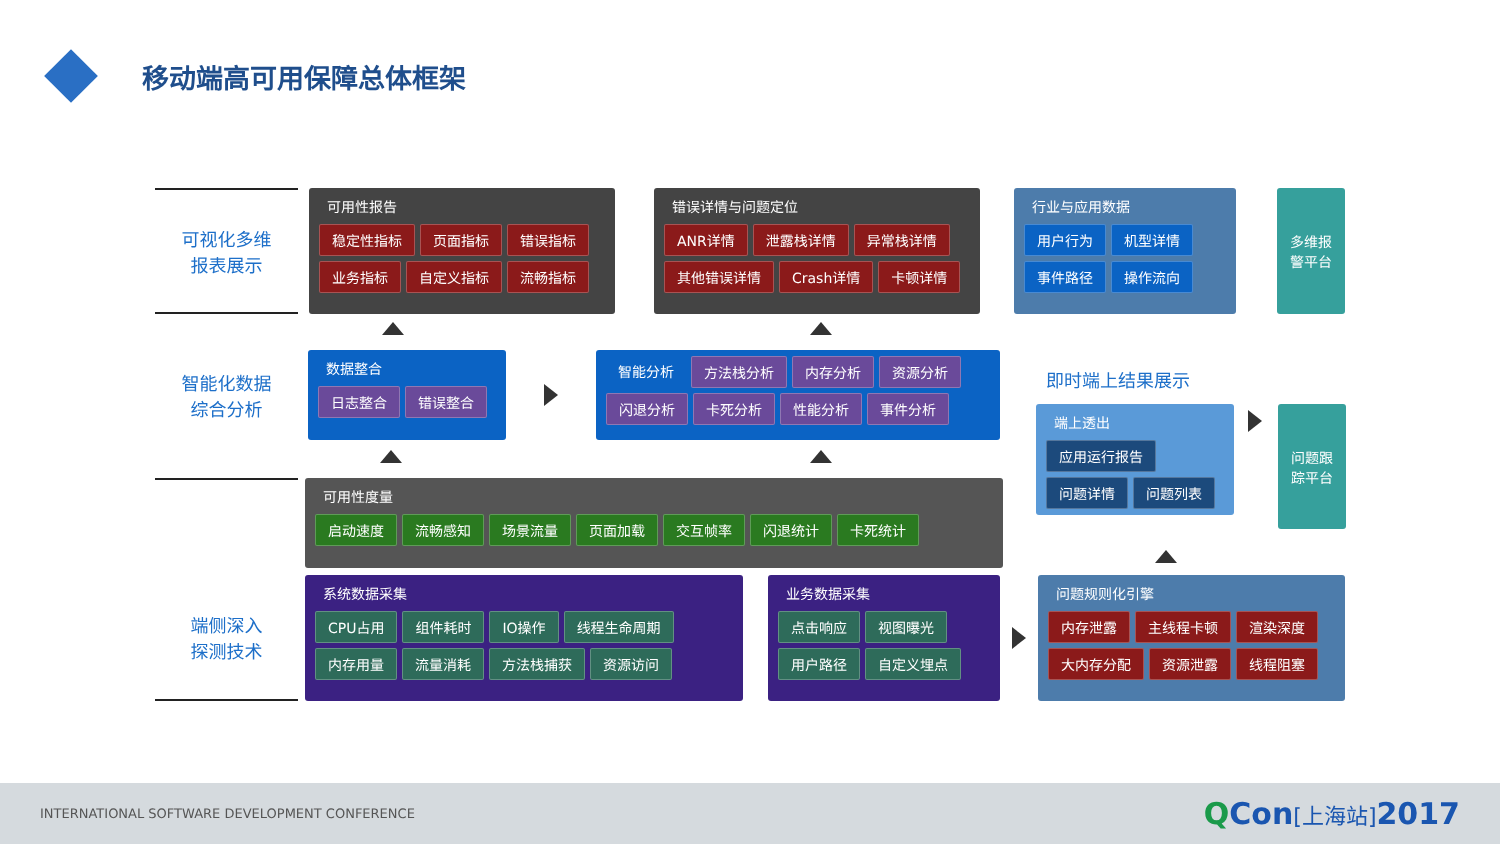移动端高可用保障总体框架
可视化多维
报表展示
可用性报告
稳定性指标 页面指标 错误指标 业务指标 自定义指标 流畅指标
错误详情与问题定位
ANR详情 泄露栈详情 异常栈详情 其他错误详情 Crash详情 卡顿详情
行业与应用数据
用户行为 机型详情 事件路径 操作流向
多维报警平台
智能化数据
综合分析
数据整合
日志整合 错误整合
智能分析 方法栈分析 内存分析 资源分析 闪退分析 卡死分析 性能分析 事件分析
即时端上结果展示
端上透出
应用运行报告 问题详情 问题列表
问题跟踪平台
可用性度量
启动速度 流畅感知 场景流量 页面加载 交互帧率 闪退统计 卡死统计
端侧深入
探测技术
系统数据采集
CPU占用 组件耗时 IO操作 线程生命周期 内存用量 流量消耗 方法栈捕获 资源访问
业务数据采集
点击响应 视图曝光 用户路径 自定义埋点
问题规则化引擎
内存泄露 主线程卡顿 渲染深度 大内存分配 资源泄露 线程阻塞
INTERNATIONAL SOFTWARE DEVELOPMENT CONFERENCE QCon[上海站] 2017